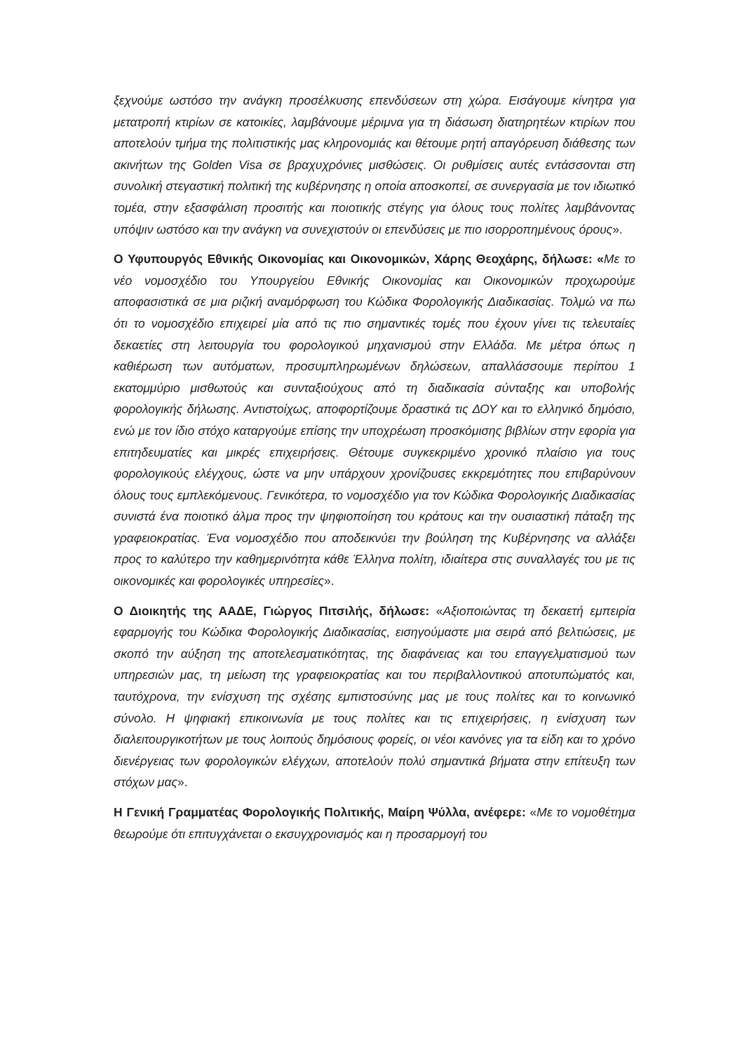ξεχνούμε ωστόσο την ανάγκη προσέλκυσης επενδύσεων στη χώρα. Εισάγουμε κίνητρα για μετατροπή κτιρίων σε κατοικίες, λαμβάνουμε μέριμνα για τη διάσωση διατηρητέων κτιρίων που αποτελούν τμήμα της πολιτιστικής μας κληρονομιάς και θέτουμε ρητή απαγόρευση διάθεσης των ακινήτων της Golden Visa σε βραχυχρόνιες μισθώσεις. Οι ρυθμίσεις αυτές εντάσσονται στη συνολική στεγαστική πολιτική της κυβέρνησης η οποία αποσκοπεί, σε συνεργασία με τον ιδιωτικό τομέα, στην εξασφάλιση προσιτής και ποιοτικής στέγης για όλους τους πολίτες λαμβάνοντας υπόψιν ωστόσο και την ανάγκη να συνεχιστούν οι επενδύσεις με πιο ισορροπημένους όρους».
Ο Υφυπουργός Εθνικής Οικονομίας και Οικονομικών, Χάρης Θεοχάρης, δήλωσε: «Με το νέο νομοσχέδιο του Υπουργείου Εθνικής Οικονομίας και Οικονομικών προχωρούμε αποφασιστικά σε μια ριζική αναμόρφωση του Κώδικα Φορολογικής Διαδικασίας. Τολμώ να πω ότι το νομοσχέδιο επιχειρεί μία από τις πιο σημαντικές τομές που έχουν γίνει τις τελευταίες δεκαετίες στη λειτουργία του φορολογικού μηχανισμού στην Ελλάδα. Με μέτρα όπως η καθιέρωση των αυτόματων, προσυμπληρωμένων δηλώσεων, απαλλάσσουμε περίπου 1 εκατομμύριο μισθωτούς και συνταξιούχους από τη διαδικασία σύνταξης και υποβολής φορολογικής δήλωσης. Αντιστοίχως, αποφορτίζουμε δραστικά τις ΔΟΥ και το ελληνικό δημόσιο, ενώ με τον ίδιο στόχο καταργούμε επίσης την υποχρέωση προσκόμισης βιβλίων στην εφορία για επιτηδευματίες και μικρές επιχειρήσεις. Θέτουμε συγκεκριμένο χρονικό πλαίσιο για τους φορολογικούς ελέγχους, ώστε να μην υπάρχουν χρονίζουσες εκκρεμότητες που επιβαρύνουν όλους τους εμπλεκόμενους. Γενικότερα, το νομοσχέδιο για τον Κώδικα Φορολογικής Διαδικασίας συνιστά ένα ποιοτικό άλμα προς την ψηφιοποίηση του κράτους και την ουσιαστική πάταξη της γραφειοκρατίας. Ένα νομοσχέδιο που αποδεικνύει την βούληση της Κυβέρνησης να αλλάξει προς το καλύτερο την καθημερινότητα κάθε Έλληνα πολίτη, ιδιαίτερα στις συναλλαγές του με τις οικονομικές και φορολογικές υπηρεσίες».
Ο Διοικητής της ΑΑΔΕ, Γιώργος Πιτσιλής, δήλωσε: «Αξιοποιώντας τη δεκαετή εμπειρία εφαρμογής του Κώδικα Φορολογικής Διαδικασίας, εισηγούμαστε μια σειρά από βελτιώσεις, με σκοπό την αύξηση της αποτελεσματικότητας, της διαφάνειας και του επαγγελματισμού των υπηρεσιών μας, τη μείωση της γραφειοκρατίας και του περιβαλλοντικού αποτυπώματός και, ταυτόχρονα, την ενίσχυση της σχέσης εμπιστοσύνης μας με τους πολίτες και το κοινωνικό σύνολο. Η ψηφιακή επικοινωνία με τους πολίτες και τις επιχειρήσεις, η ενίσχυση των διαλειτουργικοτήτων με τους λοιπούς δημόσιους φορείς, οι νέοι κανόνες για τα είδη και το χρόνο διενέργειας των φορολογικών ελέγχων, αποτελούν πολύ σημαντικά βήματα στην επίτευξη των στόχων μας».
Η Γενική Γραμματέας Φορολογικής Πολιτικής, Μαίρη Ψύλλα, ανέφερε: «Με το νομοθέτημα θεωρούμε ότι επιτυγχάνεται ο εκσυγχρονισμός και η προσαρμογή του